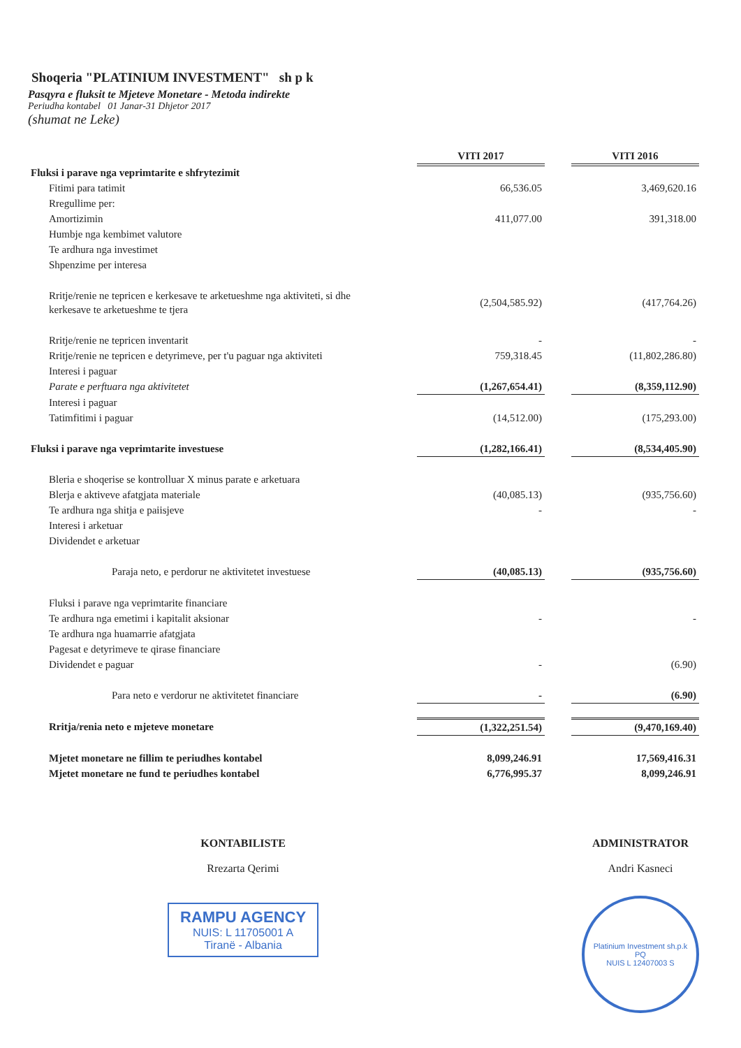Shoqeria "PLATINIUM INVESTMENT" sh p k
Pasqyra e fluksit te Mjeteve Monetare - Metoda indirekte
Periudha kontabel 01 Janar-31 Dhjetor 2017
(shumat ne Leke)
| | VITI 2017 | | VITI 2016 |
| Fluksi i parave nga veprimtarite e shfrytezimit | | | |
| Fitimi para tatimit | 66,536.05 | | 3,469,620.16 |
| Rregullime per: | | | |
| Amortizimin | 411,077.00 | | 391,318.00 |
| Humbje nga kembimet valutore | | | |
| Te ardhura nga investimet | | | |
| Shpenzime per interesa | | | |
| Rritje/renie ne tepricen e kerkesave te arketueshme nga aktiviteti, si dhe kerkesave te arketueshme te tjera | (2,504,585.92) | | (417,764.26) |
| Rritje/renie ne tepricen inventarit | - | | - |
| Rritje/renie ne tepricen e detyrimeve, per t'u paguar nga aktiviteti | 759,318.45 | | (11,802,286.80) |
| Interesi i paguar | | | |
| Parate e perftuara nga aktivitetet | (1,267,654.41) | | (8,359,112.90) |
| Interesi i paguar | | | |
| Tatimfitimi i paguar | (14,512.00) | | (175,293.00) |
| Fluksi i parave nga veprimtarite investuese | (1,282,166.41) | | (8,534,405.90) |
| Bleria e shoqerise se kontrolluar X minus parate e arketuara | | | |
| Blerja e aktiveve afatgjata materiale | (40,085.13) | | (935,756.60) |
| Te ardhura nga shitja e paiisjeve | - | | - |
| Interesi i arketuar | | | |
| Dividendet e arketuar | | | |
| Paraja neto, e perdorur ne aktivitetet investuese | (40,085.13) | | (935,756.60) |
| Fluksi i parave nga veprimtarite financiare | | | |
| Te ardhura nga emetimi i kapitalit aksionar | - | | - |
| Te ardhura nga huamarrie afatgjata | | | |
| Pagesat e detyrimeve te qirase financiare | | | |
| Dividendet e paguar | - | | (6.90) |
| Para neto e verdorur ne aktivitetet financiare | - | | (6.90) |
| Rritja/renia neto e mjeteve monetare | (1,322,251.54) | | (9,470,169.40) |
| Mjetet monetare ne fillim te periudhes kontabel | 8,099,246.91 | | 17,569,416.31 |
| Mjetet monetare ne fund te periudhes kontabel | 6,776,995.37 | | 8,099,246.91 |
KONTABILISTE
Rrezarta Qerimi
RAMPU AGENCY
NUIS: L 11705001 A
Tiranë - Albania
ADMINISTRATOR
Andri Kasneci
Platinium Investment sh.p.k
PQ
NUIS L 12407003 S